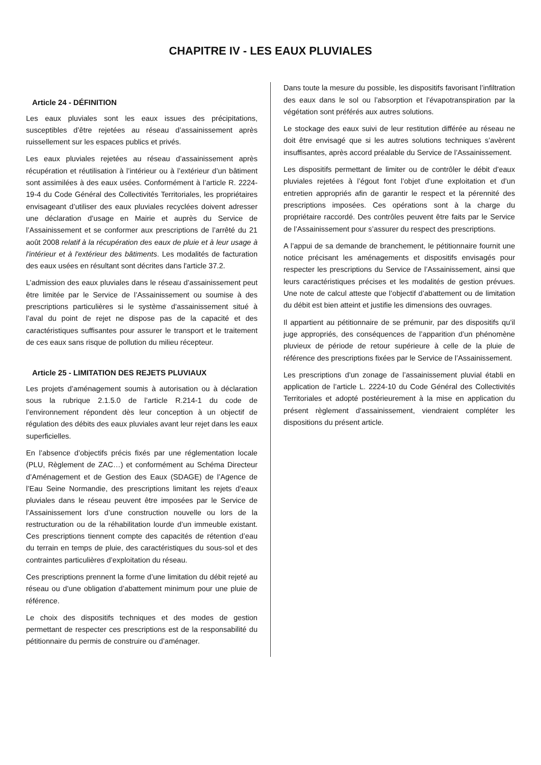CHAPITRE IV - LES EAUX PLUVIALES
Article 24 - DÉFINITION
Les eaux pluviales sont les eaux issues des précipitations, susceptibles d’être rejetées au réseau d’assainissement après ruissellement sur les espaces publics et privés.
Les eaux pluviales rejetées au réseau d’assainissement après récupération et réutilisation à l’intérieur ou à l’extérieur d’un bâtiment sont assimilées à des eaux usées. Conformément à l’article R. 2224-19-4 du Code Général des Collectivités Territoriales, les propriétaires envisageant d’utiliser des eaux pluviales recyclées doivent adresser une déclaration d’usage en Mairie et auprès du Service de l’Assainissement et se conformer aux prescriptions de l’arrêté du 21 août 2008 relatif à la récupération des eaux de pluie et à leur usage à l'intérieur et à l'extérieur des bâtiments. Les modalités de facturation des eaux usées en résultant sont décrites dans l'article 37.2.
L’admission des eaux pluviales dans le réseau d’assainissement peut être limitée par le Service de l’Assainissement ou soumise à des prescriptions particulières si le système d’assainissement situé à l’aval du point de rejet ne dispose pas de la capacité et des caractéristiques suffisantes pour assurer le transport et le traitement de ces eaux sans risque de pollution du milieu récepteur.
Article 25 - LIMITATION DES REJETS PLUVIAUX
Les projets d’aménagement soumis à autorisation ou à déclaration sous la rubrique 2.1.5.0 de l’article R.214-1 du code de l’environnement répondent dès leur conception à un objectif de régulation des débits des eaux pluviales avant leur rejet dans les eaux superficielles.
En l’absence d’objectifs précis fixés par une réglementation locale (PLU, Règlement de ZAC…) et conformément au Schéma Directeur d’Aménagement et de Gestion des Eaux (SDAGE) de l’Agence de l’Eau Seine Normandie, des prescriptions limitant les rejets d’eaux pluviales dans le réseau peuvent être imposées par le Service de l’Assainissement lors d’une construction nouvelle ou lors de la restructuration ou de la réhabilitation lourde d’un immeuble existant. Ces prescriptions tiennent compte des capacités de rétention d’eau du terrain en temps de pluie, des caractéristiques du sous-sol et des contraintes particulières d’exploitation du réseau.
Ces prescriptions prennent la forme d’une limitation du débit rejeté au réseau ou d’une obligation d’abattement minimum pour une pluie de référence.
Le choix des dispositifs techniques et des modes de gestion permettant de respecter ces prescriptions est de la responsabilité du pétitionnaire du permis de construire ou d’aménager.
Dans toute la mesure du possible, les dispositifs favorisant l’infiltration des eaux dans le sol ou l’absorption et l’évapotranspiration par la végétation sont préférés aux autres solutions.
Le stockage des eaux suivi de leur restitution différée au réseau ne doit être envisagé que si les autres solutions techniques s’avèrent insuffisantes, après accord préalable du Service de l’Assainissement.
Les dispositifs permettant de limiter ou de contrôler le débit d’eaux pluviales rejetées à l’égout font l’objet d’une exploitation et d’un entretien appropriés afin de garantir le respect et la pérennité des prescriptions imposées. Ces opérations sont à la charge du propriétaire raccordé. Des contrôles peuvent être faits par le Service de l’Assainissement pour s’assurer du respect des prescriptions.
A l’appui de sa demande de branchement, le pétitionnaire fournit une notice précisant les aménagements et dispositifs envisagés pour respecter les prescriptions du Service de l’Assainissement, ainsi que leurs caractéristiques précises et les modalités de gestion prévues. Une note de calcul atteste que l’objectif d’abattement ou de limitation du débit est bien atteint et justifie les dimensions des ouvrages.
Il appartient au pétitionnaire de se prémunir, par des dispositifs qu’il juge appropriés, des conséquences de l’apparition d’un phénomène pluvieux de période de retour supérieure à celle de la pluie de référence des prescriptions fixées par le Service de l’Assainissement.
Les prescriptions d’un zonage de l’assainissement pluvial établi en application de l’article L. 2224-10 du Code Général des Collectivités Territoriales et adopté postérieurement à la mise en application du présent règlement d’assainissement, viendraient compléter les dispositions du présent article.